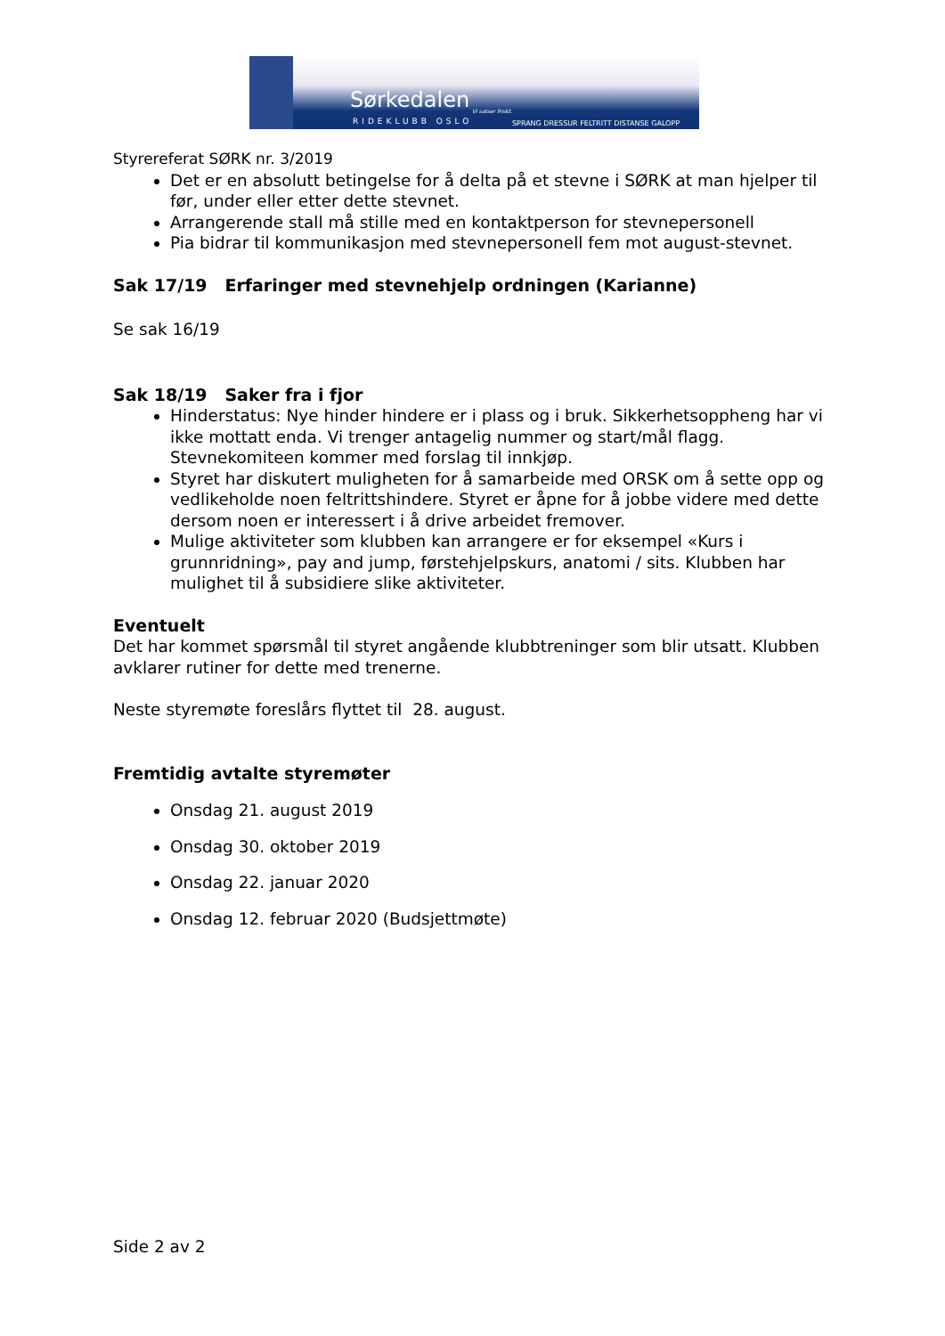Sørkedalen Vi satser friskt.
RIDEKLUBB OSLO
SPRANG DRESSUR FELTRITT DISTANSE GALOPP
Styrereferat SØRK nr. 3/2019
Det er en absolutt betingelse for å delta på et stevne i SØRK at man hjelper til før, under eller etter dette stevnet.
Arrangerende stall må stille med en kontaktperson for stevnepersonell
Pia bidrar til kommunikasjon med stevnepersonell fem mot august-stevnet.
Sak 17/19 Erfaringer med stevnehjelp ordningen (Karianne)
Se sak 16/19
Sak 18/19 Saker fra i fjor
Hinderstatus: Nye hinder hindere er i plass og i bruk. Sikkerhetsoppheng har vi ikke mottatt enda. Vi trenger antagelig nummer og start/mål flagg. Stevnekomiteen kommer med forslag til innkjøp.
Styret har diskutert muligheten for å samarbeide med ORSK om å sette opp og vedlikeholde noen feltrittshindere. Styret er åpne for å jobbe videre med dette dersom noen er interessert i å drive arbeidet fremover.
Mulige aktiviteter som klubben kan arrangere er for eksempel «Kurs i grunnridning», pay and jump, førstehjelpskurs, anatomi / sits. Klubben har mulighet til å subsidiere slike aktiviteter.
Eventuelt
Det har kommet spørsmål til styret angående klubbtreninger som blir utsatt. Klubben avklarer rutiner for dette med trenerne.
Neste styremøte foreslårs flyttet til 28. august.
Fremtidig avtalte styremøter
Onsdag 21. august 2019
Onsdag 30. oktober 2019
Onsdag 22. januar 2020
Onsdag 12. februar 2020 (Budsjettmøte)
Side 2 av 2